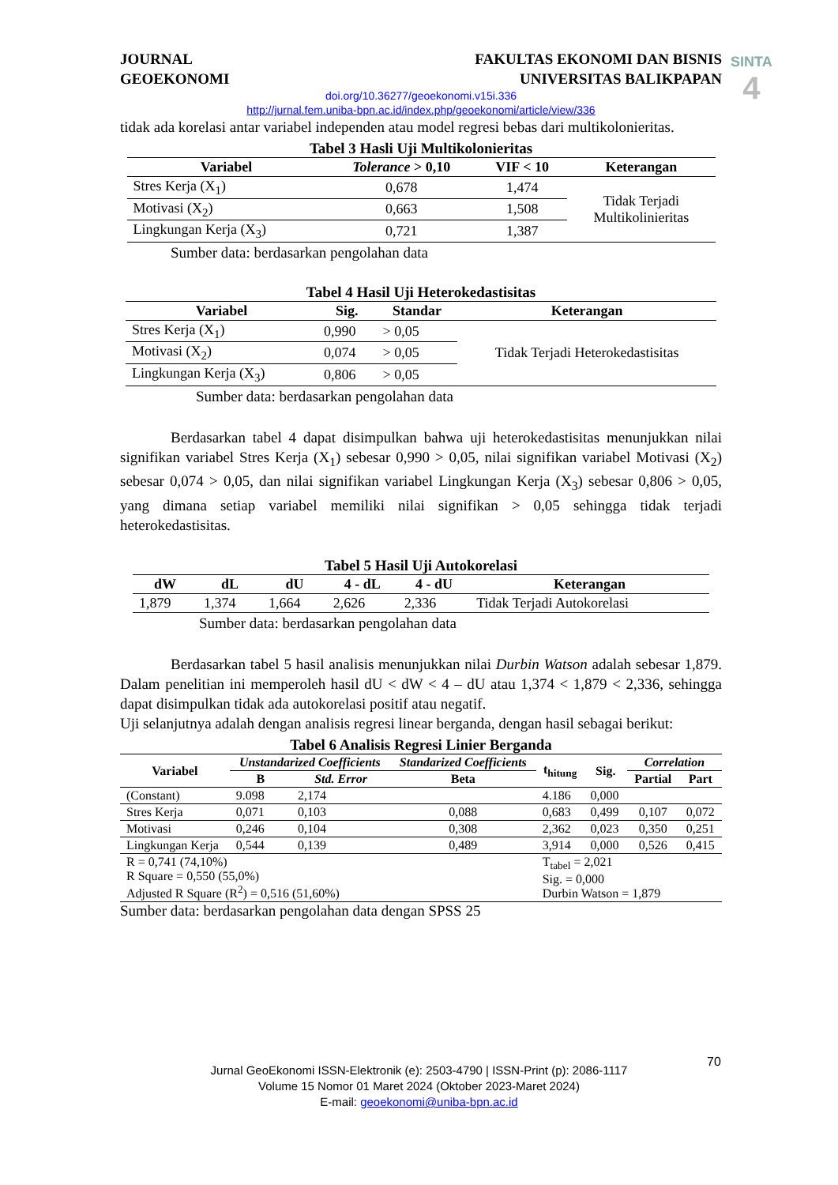SINTA
4
JOURNAL
GEOEKONOMI
FAKULTAS EKONOMI DAN BISNIS
UNIVERSITAS BALIKPAPAN
doi.org/10.36277/geoekonomi.v15i.336
http://jurnal.fem.uniba-bpn.ac.id/index.php/geoekonomi/article/view/336
tidak ada korelasi antar variabel independen atau model regresi bebas dari multikolonieritas.
Tabel 3 Hasli Uji Multikolonieritas
| Variabel | Tolerance > 0,10 | VIF < 10 | Keterangan |
| --- | --- | --- | --- |
| Stres Kerja (X<sub>1</sub>) | 0,678 | 1,474 | Tidak Terjadi Multikolinieritas |
| Motivasi (X<sub>2</sub>) | 0,663 | 1,508 | |
| Lingkungan Kerja (X<sub>3</sub>) | 0,721 | 1,387 | |
Sumber data: berdasarkan pengolahan data
Tabel 4 Hasil Uji Heterokedastisitas
| Variabel | Sig. | Standar | Keterangan |
| --- | --- | --- | --- |
| Stres Kerja (X<sub>1</sub>) | 0,990 | > 0,05 | Tidak Terjadi Heterokedastisitas |
| Motivasi (X<sub>2</sub>) | 0,074 | > 0,05 | |
| Lingkungan Kerja (X<sub>3</sub>) | 0,806 | > 0,05 | |
Sumber data: berdasarkan pengolahan data
Berdasarkan tabel 4 dapat disimpulkan bahwa uji heterokedastisitas menunjukkan nilai signifikan variabel Stres Kerja (X<sub>1</sub>) sebesar 0,990 > 0,05, nilai signifikan variabel Motivasi (X<sub>2</sub>) sebesar 0,074 > 0,05, dan nilai signifikan variabel Lingkungan Kerja (X<sub>3</sub>) sebesar 0,806 > 0,05, yang dimana setiap variabel memiliki nilai signifikan > 0,05 sehingga tidak terjadi heterokedastisitas.
Tabel 5 Hasil Uji Autokorelasi
| dW | dL | dU | 4 - dL | 4 - dU | Keterangan |
| --- | --- | --- | --- | --- | --- |
| 1,879 | 1,374 | 1,664 | 2,626 | 2,336 | Tidak Terjadi Autokorelasi |
Sumber data: berdasarkan pengolahan data
Berdasarkan tabel 5 hasil analisis menunjukkan nilai Durbin Watson adalah sebesar 1,879. Dalam penelitian ini memperoleh hasil dU < dW < 4 – dU atau 1,374 < 1,879 < 2,336, sehingga dapat disimpulkan tidak ada autokorelasi positif atau negatif.
Uji selanjutnya adalah dengan analisis regresi linear berganda, dengan hasil sebagai berikut:
Tabel 6 Analisis Regresi Linier Berganda
| Variabel | Unstandarized Coefficients | | Standarized Coefficients | t<sub>hitung</sub> | Sig. | Correlation | |
| --- | --- | --- | --- | --- | --- | --- | --- |
| | B | Std. Error | Beta | | | Partial | Part |
| (Constant) | 9.098 | 2,174 | | 4.186 | 0,000 | | |
| Stres Kerja | 0,071 | 0,103 | 0,088 | 0,683 | 0,499 | 0,107 | 0,072 |
| Motivasi | 0,246 | 0,104 | 0,308 | 2,362 | 0,023 | 0,350 | 0,251 |
| Lingkungan Kerja | 0,544 | 0,139 | 0,489 | 3,914 | 0,000 | 0,526 | 0,415 |
| R = 0,741 (74,10%) R Square = 0,550 (55,0%) Adjusted R Square (R<sup>2</sup>) = 0,516 (51,60%) | | | | T<sub>tabel</sub> = 2,021 Sig. = 0,000 Durbin Watson = 1,879 | | | |
Sumber data: berdasarkan pengolahan data dengan SPSS 25
70
Jurnal GeoEkonomi ISSN-Elektronik (e): 2503-4790 | ISSN-Print (p): 2086-1117
Volume 15 Nomor 01 Maret 2024 (Oktober 2023-Maret 2024)
E-mail: geoekonomi@uniba-bpn.ac.id